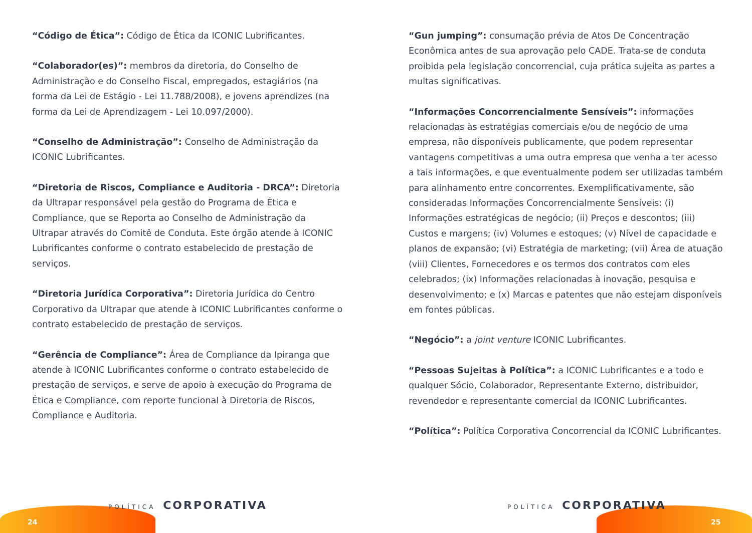“Código de Ética”: Código de Ética da ICONIC Lubrificantes.
“Colaborador(es)”: membros da diretoria, do Conselho de Administração e do Conselho Fiscal, empregados, estagiários (na forma da Lei de Estágio - Lei 11.788/2008), e jovens aprendizes (na forma da Lei de Aprendizagem - Lei 10.097/2000).
“Conselho de Administração”: Conselho de Administração da ICONIC Lubrificantes.
“Diretoria de Riscos, Compliance e Auditoria - DRCA”: Diretoria da Ultrapar responsável pela gestão do Programa de Ética e Compliance, que se Reporta ao Conselho de Administração da Ultrapar através do Comitê de Conduta. Este órgão atende à ICONIC Lubrificantes conforme o contrato estabelecido de prestação de serviços.
“Diretoria Jurídica Corporativa”: Diretoria Jurídica do Centro Corporativo da Ultrapar que atende à ICONIC Lubrificantes conforme o contrato estabelecido de prestação de serviços.
“Gerência de Compliance”: Área de Compliance da Ipiranga que atende à ICONIC Lubrificantes conforme o contrato estabelecido de prestação de serviços, e serve de apoio à execução do Programa de Ética e Compliance, com reporte funcional à Diretoria de Riscos, Compliance e Auditoria.
“Gun jumping”: consumação prévia de Atos De Concentração Econômica antes de sua aprovação pelo CADE. Trata-se de conduta proibida pela legislação concorrencial, cuja prática sujeita as partes a multas significativas.
“Informações Concorrencialmente Sensíveis”: informações relacionadas às estratégias comerciais e/ou de negócio de uma empresa, não disponíveis publicamente, que podem representar vantagens competitivas a uma outra empresa que venha a ter acesso a tais informações, e que eventualmente podem ser utilizadas também para alinhamento entre concorrentes. Exemplificativamente, são consideradas Informações Concorrencialmente Sensíveis: (i) Informações estratégicas de negócio; (ii) Preços e descontos; (iii) Custos e margens; (iv) Volumes e estoques; (v) Nível de capacidade e planos de expansão; (vi) Estratégia de marketing; (vii) Área de atuação (viii) Clientes, Fornecedores e os termos dos contratos com eles celebrados; (ix) Informações relacionadas à inovação, pesquisa e desenvolvimento; e (x) Marcas e patentes que não estejam disponíveis em fontes públicas.
“Negócio”: a joint venture ICONIC Lubrificantes.
“Pessoas Sujeitas à Política”: a ICONIC Lubrificantes e a todo e qualquer Sócio, Colaborador, Representante Externo, distribuidor, revendedor e representante comercial da ICONIC Lubrificantes.
“Política”: Política Corporativa Concorrencial da ICONIC Lubrificantes.
POLÍTICA CORPORATIVA POLÍTICA CORPORATIVA
24 25